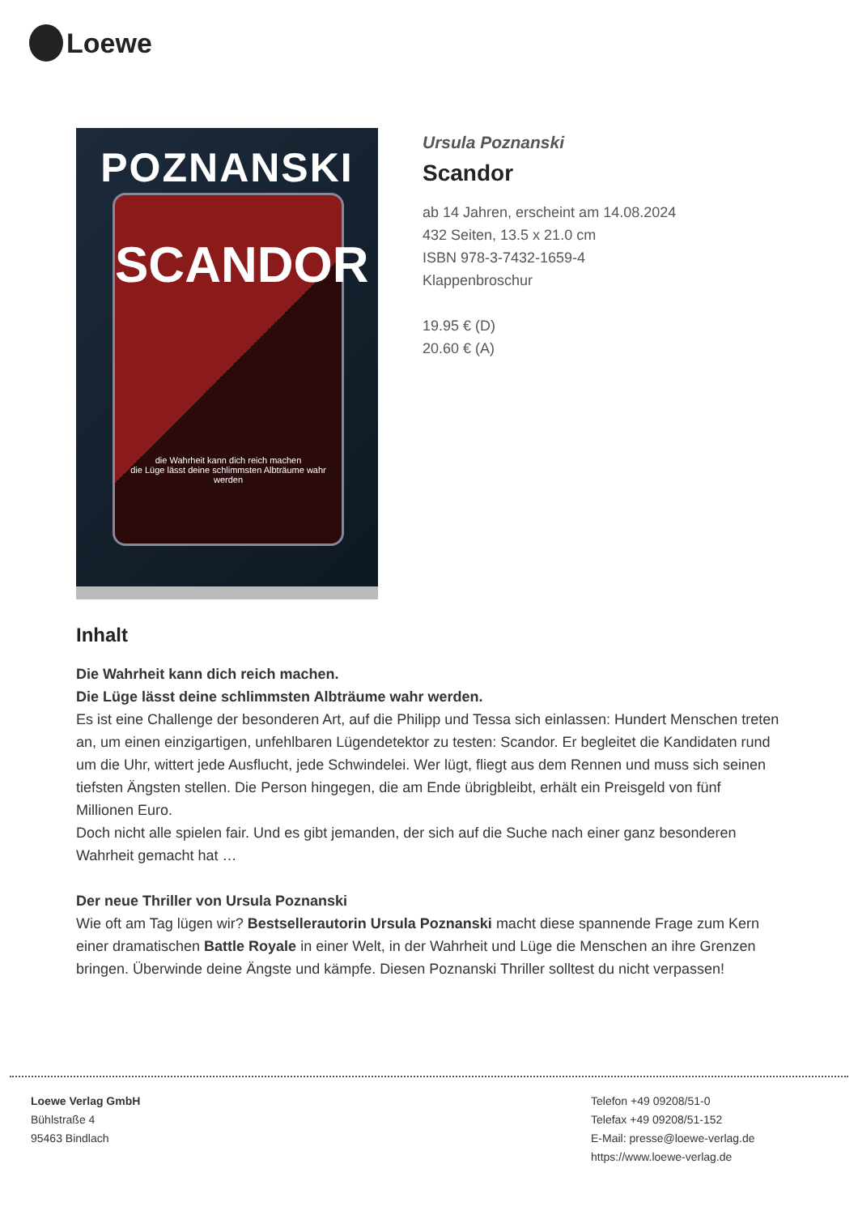Loewe
POZNANSKI
SCANDOR
die Wahrheit kann dich reich machen
die Lüge lässt deine schlimmsten Albträume wahr werden
Ursula Poznanski
Scandor
ab 14 Jahren, erscheint am 14.08.2024
432 Seiten, 13.5 x 21.0 cm
ISBN 978-3-7432-1659-4
Klappenbroschur
19.95 € (D)
20.60 € (A)
Inhalt
Die Wahrheit kann dich reich machen.
Die Lüge lässt deine schlimmsten Albträume wahr werden.
Es ist eine Challenge der besonderen Art, auf die Philipp und Tessa sich einlassen: Hundert Menschen treten an, um einen einzigartigen, unfehlbaren Lügendetektor zu testen: Scandor. Er begleitet die Kandidaten rund um die Uhr, wittert jede Ausflucht, jede Schwindelei. Wer lügt, fliegt aus dem Rennen und muss sich seinen tiefsten Ängsten stellen. Die Person hingegen, die am Ende übrigbleibt, erhält ein Preisgeld von fünf Millionen Euro.
Doch nicht alle spielen fair. Und es gibt jemanden, der sich auf die Suche nach einer ganz besonderen Wahrheit gemacht hat …
Der neue Thriller von Ursula Poznanski
Wie oft am Tag lügen wir? Bestsellerautorin Ursula Poznanski macht diese spannende Frage zum Kern einer dramatischen Battle Royale in einer Welt, in der Wahrheit und Lüge die Menschen an ihre Grenzen bringen. Überwinde deine Ängste und kämpfe. Diesen Poznanski Thriller solltest du nicht verpassen!
Loewe Verlag GmbH
Bühlstraße 4
95463 Bindlach
Telefon +49 09208/51-0
Telefax +49 09208/51-152
E-Mail: presse@loewe-verlag.de
https://www.loewe-verlag.de